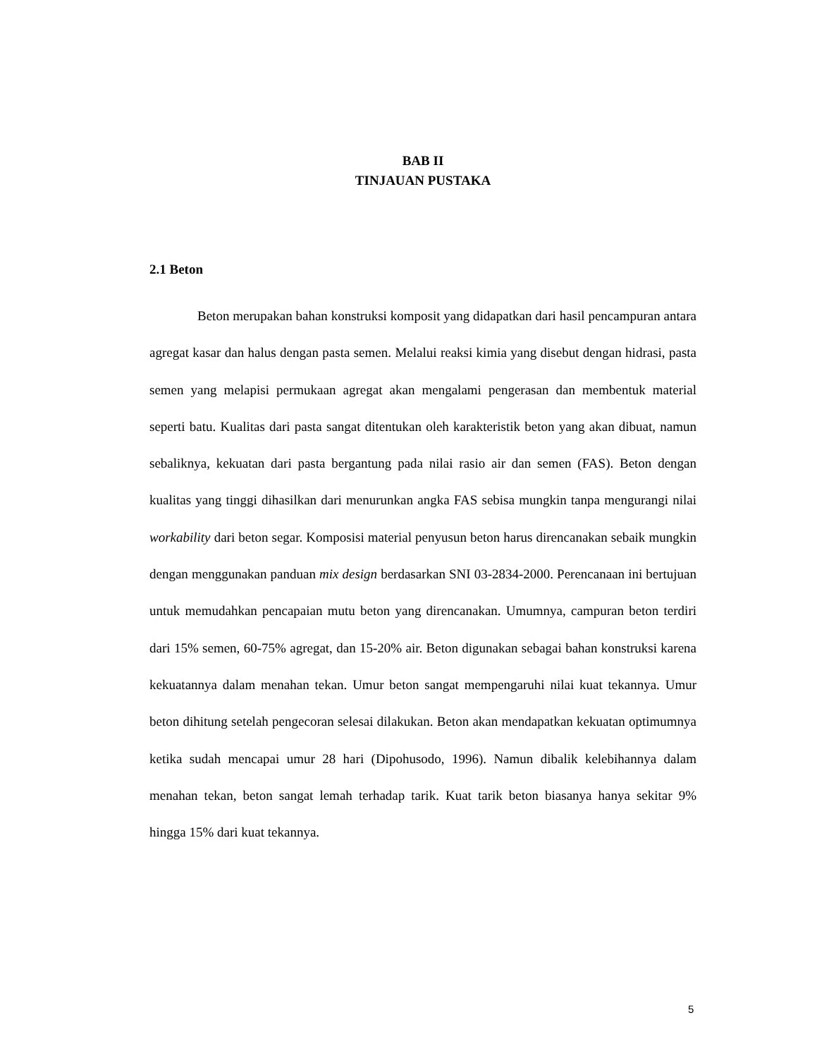BAB II
TINJAUAN PUSTAKA
2.1 Beton
Beton merupakan bahan konstruksi komposit yang didapatkan dari hasil pencampuran antara agregat kasar dan halus dengan pasta semen. Melalui reaksi kimia yang disebut dengan hidrasi, pasta semen yang melapisi permukaan agregat akan mengalami pengerasan dan membentuk material seperti batu. Kualitas dari pasta sangat ditentukan oleh karakteristik beton yang akan dibuat, namun sebaliknya, kekuatan dari pasta bergantung pada nilai rasio air dan semen (FAS). Beton dengan kualitas yang tinggi dihasilkan dari menurunkan angka FAS sebisa mungkin tanpa mengurangi nilai workability dari beton segar. Komposisi material penyusun beton harus direncanakan sebaik mungkin dengan menggunakan panduan mix design berdasarkan SNI 03-2834-2000. Perencanaan ini bertujuan untuk memudahkan pencapaian mutu beton yang direncanakan. Umumnya, campuran beton terdiri dari 15% semen, 60-75% agregat, dan 15-20% air. Beton digunakan sebagai bahan konstruksi karena kekuatannya dalam menahan tekan. Umur beton sangat mempengaruhi nilai kuat tekannya. Umur beton dihitung setelah pengecoran selesai dilakukan. Beton akan mendapatkan kekuatan optimumnya ketika sudah mencapai umur 28 hari (Dipohusodo, 1996). Namun dibalik kelebihannya dalam menahan tekan, beton sangat lemah terhadap tarik. Kuat tarik beton biasanya hanya sekitar 9% hingga 15% dari kuat tekannya.
5